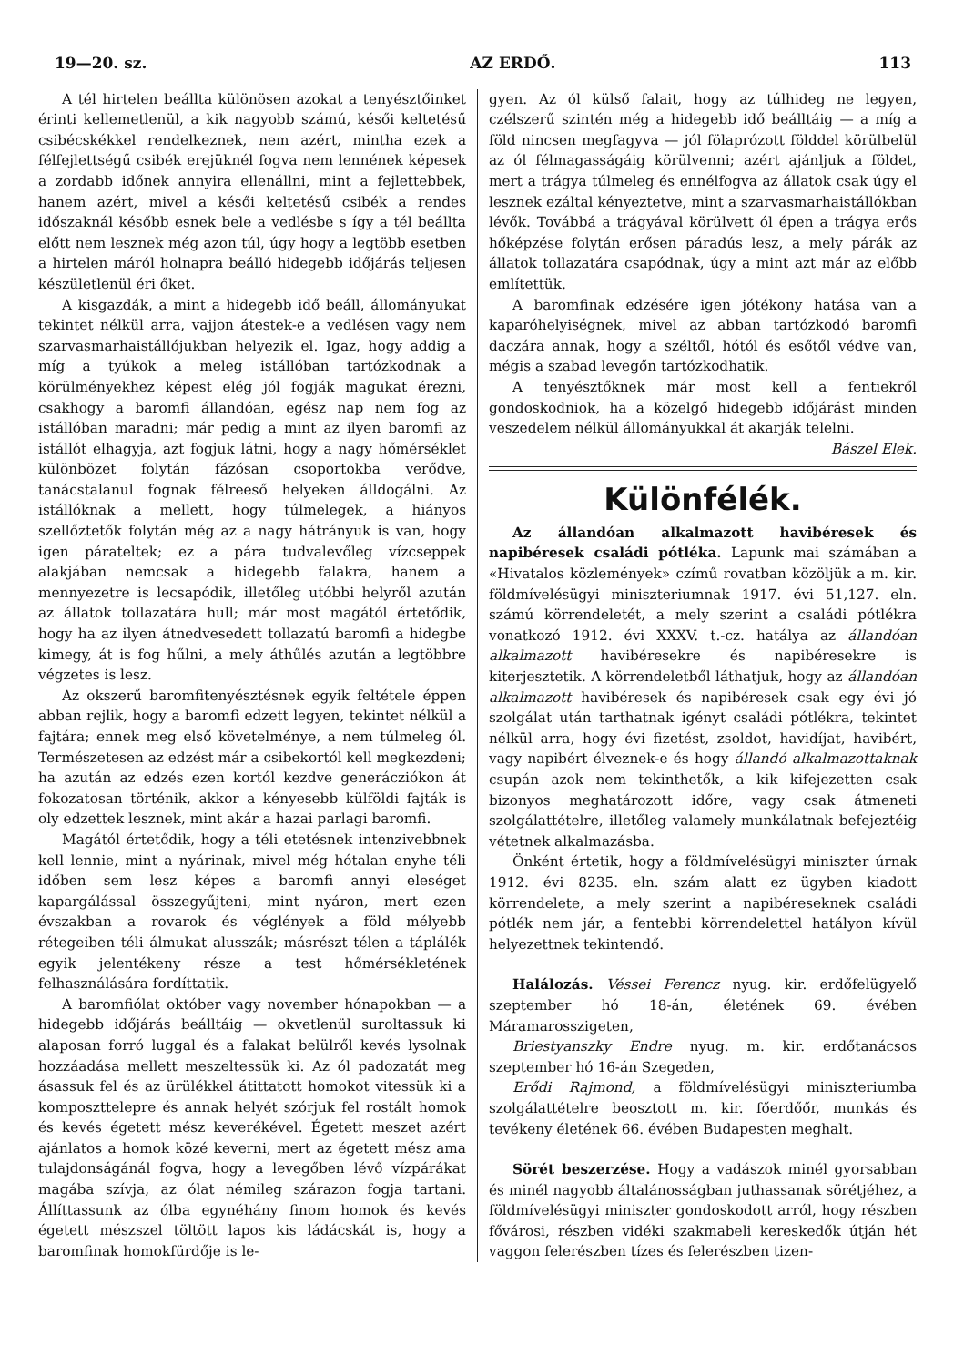19—20. sz. AZ ERDŐ. 113
A tél hirtelen beállta különösen azokat a tenyésztőinket érinti kellemetlenül, a kik nagyobb számú, késői keltetésű csibécskékkel rendelkeznek, nem azért, mintha ezek a félfejlettségű csibék erejüknél fogva nem lennének képesek a zordabb időnek annyira ellenállni, mint a fejlettebbek, hanem azért, mivel a késői keltetésű csibék a rendes időszaknál később esnek bele a vedlésbe s így a tél beállta előtt nem lesznek még azon túl, úgy hogy a legtöbb esetben a hirtelen máról holnapra beálló hidegebb időjárás teljesen készületlenül éri őket.
A kisgazdák, a mint a hidegebb idő beáll, állományukat tekintet nélkül arra, vajjon átestek-e a vedlésen vagy nem szarvasmarhaistállójukban helyezik el. Igaz, hogy addig a míg a tyúkok a meleg istállóban tartózkodnak a körülményekhez képest elég jól fogják magukat érezni, csakhogy a baromfi állandóan, egész nap nem fog az istállóban maradni; már pedig a mint az ilyen baromfi az istállót elhagyja, azt fogjuk látni, hogy a nagy hőmérséklet különbözet folytán fázósan csoportokba verődve, tanácstalanul fognak félreeső helyeken álldogálni. Az istállóknak a mellett, hogy túlmelegek, a hiányos szellőztetők folytán még az a nagy hátrányuk is van, hogy igen párateltek; ez a pára tudvalevőleg vízcseppek alakjában nemcsak a hidegebb falakra, hanem a mennyezetre is lecsapódik, illetőleg utóbbi helyről azután az állatok tollazatára hull; már most magától értetődik, hogy ha az ilyen átnedvesedett tollazatú baromfi a hidegbe kimegy, át is fog hűlni, a mely áthűlés azután a legtöbbre végzetes is lesz.
Az okszerű baromfitenyésztésnek egyik feltétele éppen abban rejlik, hogy a baromfi edzett legyen, tekintet nélkül a fajtára; ennek meg első követelménye, a nem túlmeleg ól. Természetesen az edzést már a csibekortól kell megkezdeni; ha azután az edzés ezen kortól kezdve generácziókon át fokozatosan történik, akkor a kényesebb külföldi fajták is oly edzettek lesznek, mint akár a hazai parlagi baromfi.
Magától értetődik, hogy a téli etetésnek intenzivebbnek kell lennie, mint a nyárinak, mivel még hótalan enyhe téli időben sem lesz képes a baromfi annyi eleséget kapargálással összegyűjteni, mint nyáron, mert ezen évszakban a rovarok és véglények a föld mélyebb rétegeiben téli álmukat alusszák; másrészt télen a táplálék egyik jelentékeny része a test hőmérsékletének felhasználására fordíttatik.
A baromfiólat október vagy november hónapokban — a hidegebb időjárás beálltáig — okvetlenül suroltassuk ki alaposan forró luggal és a falakat belülről kevés lysolnak hozzáadása mellett meszeltessük ki. Az ól padozatát meg ásassuk fel és az ürülékkel átittatott homokot vitessük ki a komposzttelepre és annak helyét szórjuk fel rostált homok és kevés égetett mész keverékével. Égetett meszet azért ajánlatos a homok közé keverni, mert az égetett mész ama tulajdonságánál fogva, hogy a levegőben lévő vízpárákat magába szívja, az ólat némileg szárazon fogja tartani. Állíttassunk az ólba egynéhány finom homok és kevés égetett mészszel töltött lapos kis ládácskát is, hogy a baromfinak homokfürdője is le-
gyen. Az ól külső falait, hogy az túlhideg ne legyen, czélszerű szintén még a hidegebb idő beálltáig — a míg a föld nincsen megfagyva — jól fölaprózott földdel körülbelül az ól félmagasságáig körülvenni; azért ajánljuk a földet, mert a trágya túlmeleg és ennélfogva az állatok csak úgy el lesznek ezáltal kényeztetve, mint a szarvasmarhaistállókban lévők. Továbbá a trágyával körülvett ól épen a trágya erős hőképzése folytán erősen páradús lesz, a mely párák az állatok tollazatára csapódnak, úgy a mint azt már az előbb említettük.
A baromfinak edzésére igen jótékony hatása van a kaparóhelyiségnek, mivel az abban tartózkodó baromfi daczára annak, hogy a széltől, hótól és esőtől védve van, mégis a szabad levegőn tartózkodhatik.
A tenyésztőknek már most kell a fentiekről gondoskodniok, ha a közelgő hidegebb időjárást minden veszedelem nélkül állományukkal át akarják telelni.
Bászel Elek.
Különfélék.
Az állandóan alkalmazott havibéresek és napibéresek családi pótléka. Lapunk mai számában a «Hivatalos közlemények» czímű rovatban közöljük a m. kir. földmívelésügyi miniszteriumnak 1917. évi 51,127. eln. számú körrendeletét, a mely szerint a családi pótlékra vonatkozó 1912. évi XXXV. t.-cz. hatálya az állandóan alkalmazott havibéresekre és napibéresekre is kiterjesztetik. A körrendeletből láthatjuk, hogy az állandóan alkalmazott havibéresek és napibéresek csak egy évi jó szolgálat után tarthatnak igényt családi pótlékra, tekintet nélkül arra, hogy évi fizetést, zsoldot, havidíjat, havibért, vagy napibért élveznek-e és hogy állandó alkalmazottaknak csupán azok nem tekinthetők, a kik kifejezetten csak bizonyos meghatározott időre, vagy csak átmeneti szolgálattételre, illetőleg valamely munkálatnak befejeztéig vétetnek alkalmazásba.
Önként értetik, hogy a földmívelésügyi miniszter úrnak 1912. évi 8235. eln. szám alatt ez ügyben kiadott körrendelete, a mely szerint a napibéreseknek családi pótlék nem jár, a fentebbi körrendelettel hatályon kívül helyezettnek tekintendő.
Halálozás. Véssei Ferencz nyug. kir. erdőfelügyelő szeptember hó 18-án, életének 69. évében Máramarosszigeten,
Briestyanszky Endre nyug. m. kir. erdőtanácsos szeptember hó 16-án Szegeden,
Erődi Rajmond, a földmívelésügyi miniszteriumba szolgálattételre beosztott m. kir. főerdőőr, munkás és tevékeny életének 66. évében Budapesten meghalt.
Sörét beszerzése. Hogy a vadászok minél gyorsabban és minél nagyobb általánosságban juthassanak sörétjéhez, a földmívelésügyi miniszter gondoskodott arról, hogy részben fővárosi, részben vidéki szakmabeli kereskedők útján hét vaggon felerészben tízes és felerészben tizen-